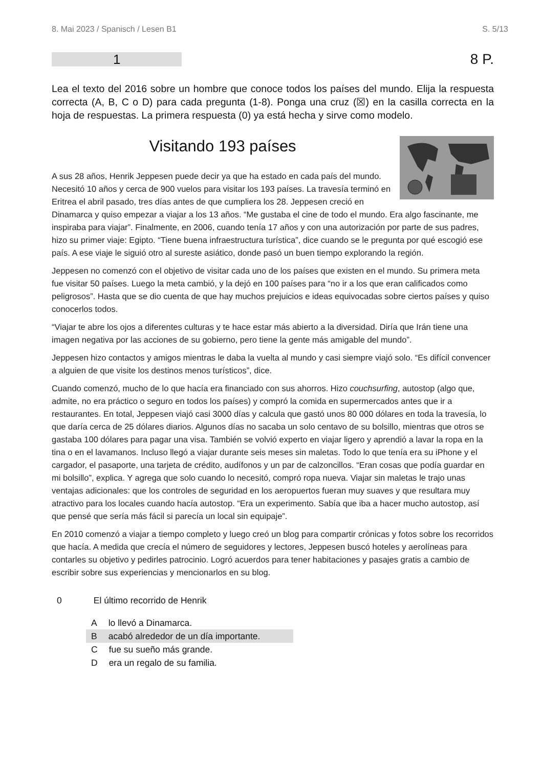8. Mai 2023 / Spanisch / Lesen B1 S. 5/13
1
8 P.
Lea el texto del 2016 sobre un hombre que conoce todos los países del mundo. Elija la respuesta correcta (A, B, C o D) para cada pregunta (1-8). Ponga una cruz (☒) en la casilla correcta en la hoja de respuestas. La primera respuesta (0) ya está hecha y sirve como modelo.
Visitando 193 países
A sus 28 años, Henrik Jeppesen puede decir ya que ha estado en cada país del mundo. Necesitó 10 años y cerca de 900 vuelos para visitar los 193 países. La travesía terminó en Eritrea el abril pasado, tres días antes de que cumpliera los 28. Jeppesen creció en Dinamarca y quiso empezar a viajar a los 13 años. “Me gustaba el cine de todo el mundo. Era algo fascinante, me inspiraba para viajar”. Finalmente, en 2006, cuando tenía 17 años y con una autorización por parte de sus padres, hizo su primer viaje: Egipto. “Tiene buena infraestructura turística”, dice cuando se le pregunta por qué escogió ese país. A ese viaje le siguió otro al sureste asiático, donde pasó un buen tiempo explorando la región.
Jeppesen no comenzó con el objetivo de visitar cada uno de los países que existen en el mundo. Su primera meta fue visitar 50 países. Luego la meta cambió, y la dejó en 100 países para “no ir a los que eran calificados como peligrosos”. Hasta que se dio cuenta de que hay muchos prejuicios e ideas equivocadas sobre ciertos países y quiso conocerlos todos.
“Viajar te abre los ojos a diferentes culturas y te hace estar más abierto a la diversidad. Diría que Irán tiene una imagen negativa por las acciones de su gobierno, pero tiene la gente más amigable del mundo”.
Jeppesen hizo contactos y amigos mientras le daba la vuelta al mundo y casi siempre viajó solo. “Es difícil convencer a alguien de que visite los destinos menos turísticos”, dice.
Cuando comenzó, mucho de lo que hacía era financiado con sus ahorros. Hizo couchsurfing, autostop (algo que, admite, no era práctico o seguro en todos los países) y compró la comida en supermercados antes que ir a restaurantes. En total, Jeppesen viajó casi 3000 días y calcula que gastó unos 80 000 dólares en toda la travesía, lo que daría cerca de 25 dólares diarios. Algunos días no sacaba un solo centavo de su bolsillo, mientras que otros se gastaba 100 dólares para pagar una visa. También se volvió experto en viajar ligero y aprendió a lavar la ropa en la tina o en el lavamanos. Incluso llegó a viajar durante seis meses sin maletas. Todo lo que tenía era su iPhone y el cargador, el pasaporte, una tarjeta de crédito, audífonos y un par de calzoncillos. “Eran cosas que podía guardar en mi bolsillo”, explica. Y agrega que solo cuando lo necesitó, compró ropa nueva. Viajar sin maletas le trajo unas ventajas adicionales: que los controles de seguridad en los aeropuertos fueran muy suaves y que resultara muy atractivo para los locales cuando hacía autostop. “Era un experimento. Sabía que iba a hacer mucho autostop, así que pensé que sería más fácil si parecía un local sin equipaje”.
En 2010 comenzó a viajar a tiempo completo y luego creó un blog para compartir crónicas y fotos sobre los recorridos que hacía. A medida que crecía el número de seguidores y lectores, Jeppesen buscó hoteles y aerolíneas para contarles su objetivo y pedirles patrocinio. Logró acuerdos para tener habitaciones y pasajes gratis a cambio de escribir sobre sus experiencias y mencionarlos en su blog.
0 El último recorrido de Henrik
Alo llevó a Dinamarca.
Bacabó alrededor de un día importante.
Cfue su sueño más grande.
Dera un regalo de su familia.